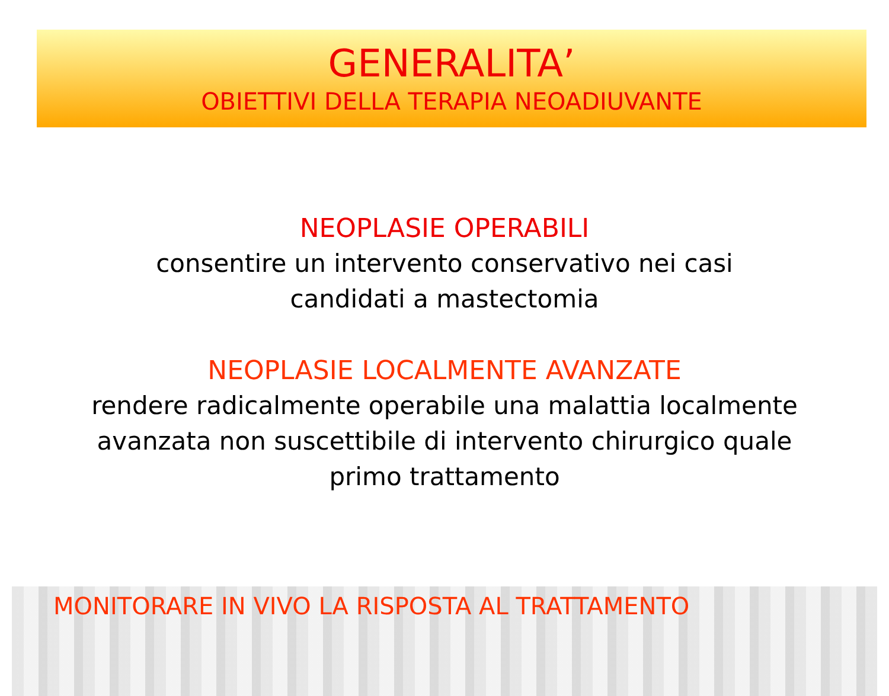GENERALITA’
OBIETTIVI DELLA TERAPIA NEOADIUVANTE
NEOPLASIE OPERABILI
consentire un intervento conservativo nei casi
candidati a mastectomia
NEOPLASIE LOCALMENTE AVANZATE
rendere radicalmente operabile una malattia localmente
avanzata non suscettibile di intervento chirurgico quale
primo trattamento
MONITORARE IN VIVO LA RISPOSTA AL TRATTAMENTO